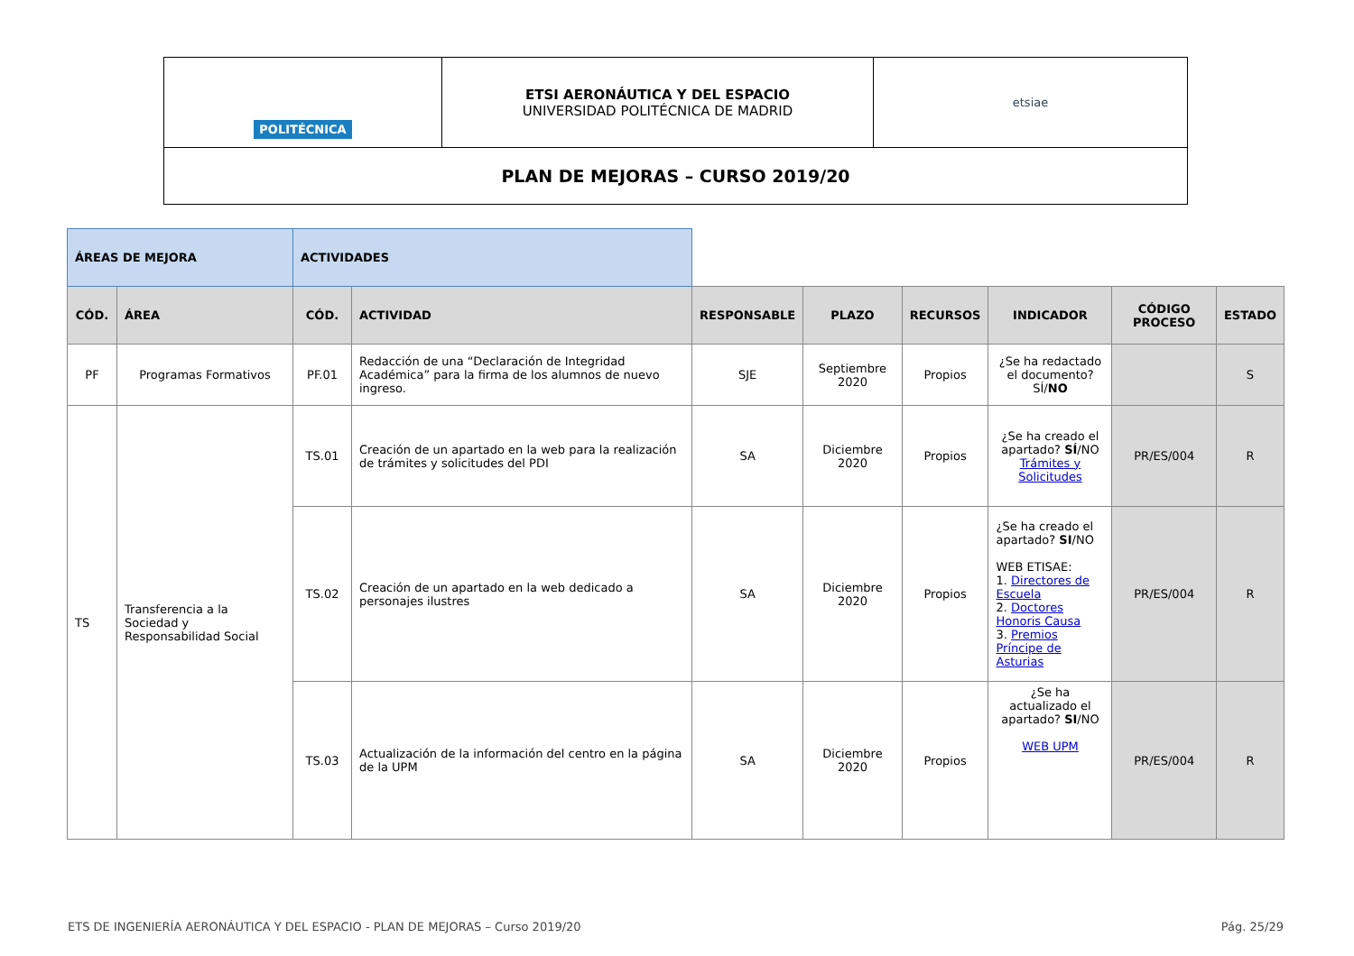| POLITÉCNICA | ETSI AERONÁUTICA Y DEL ESPACIO UNIVERSIDAD POLITÉCNICA DE MADRID | etsiae |
| PLAN DE MEJORAS – CURSO 2019/20 | | |
| ÁREAS DE MEJORA | | ACTIVIDADES | | | | | | | |
| CÓD. | ÁREA | CÓD. | ACTIVIDAD | RESPONSABLE | PLAZO | RECURSOS | INDICADOR | CÓDIGO PROCESO | ESTADO |
| PF | Programas Formativos | PF.01 | Redacción de una “Declaración de Integridad Académica” para la firma de los alumnos de nuevo ingreso. | SJE | Septiembre 2020 | Propios | ¿Se ha redactado el documento? SÍ/ NO | | S |
| TS | Transferencia a la Sociedad y Responsabilidad Social | TS.01 | Creación de un apartado en la web para la realización de trámites y solicitudes del PDI | SA | Diciembre 2020 | Propios | ¿Se ha creado el apartado? SÍ /NO Trámites y Solicitudes | PR/ES/004 | R |
| | | TS.02 | Creación de un apartado en la web dedicado a personajes ilustres | SA | Diciembre 2020 | Propios | ¿Se ha creado el apartado? SI /NO WEB ETISAE: 1. Directores de Escuela 2. Doctores Honoris Causa 3. Premios Príncipe de Asturias | PR/ES/004 | R |
| | | TS.03 | Actualización de la información del centro en la página de la UPM | SA | Diciembre 2020 | Propios | ¿Se ha actualizado el apartado? SI /NO WEB UPM | PR/ES/004 | R |
ETS DE INGENIERÍA AERONÁUTICA Y DEL ESPACIO - PLAN DE MEJORAS – Curso 2019/20 Pág. 25/29